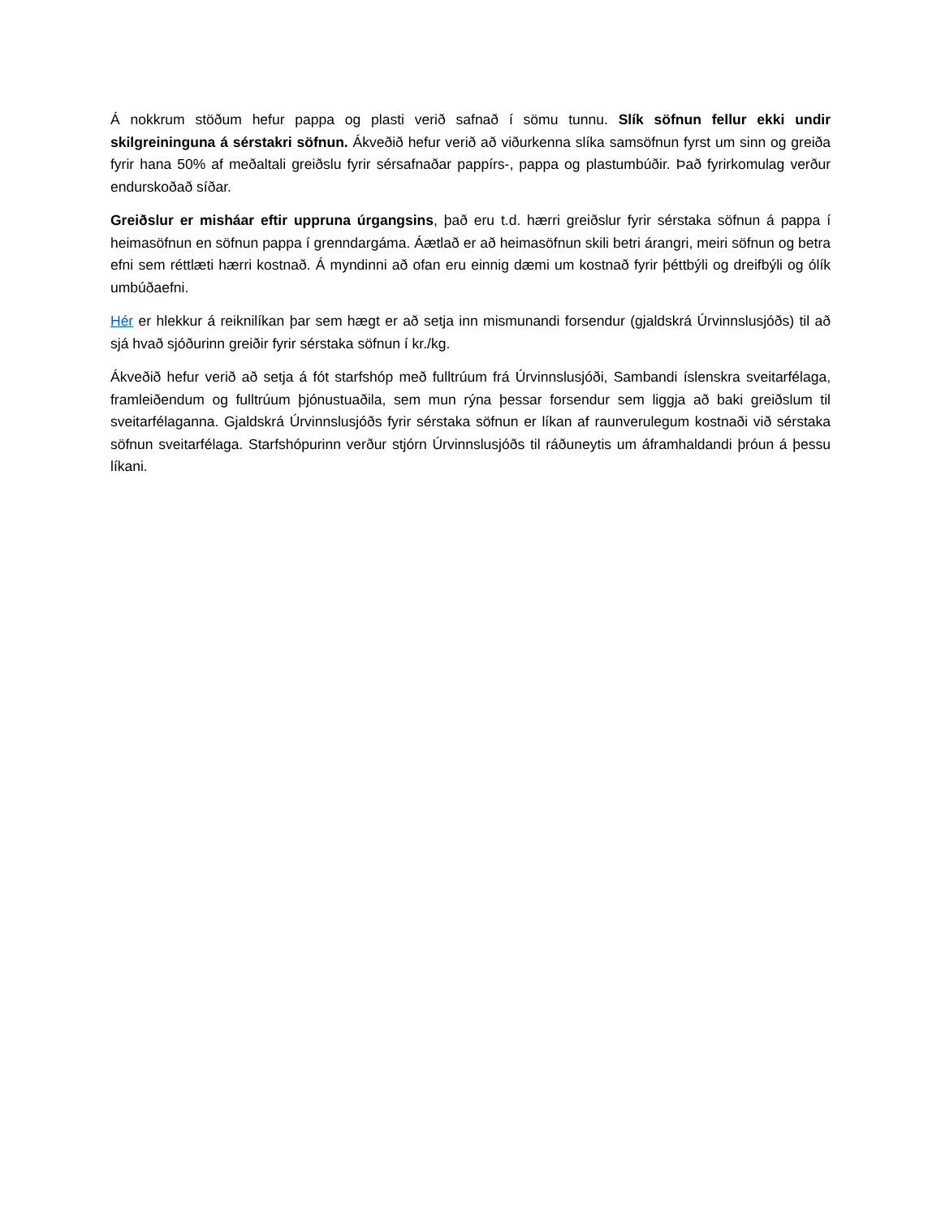Á nokkrum stöðum hefur pappa og plasti verið safnað í sömu tunnu. Slík söfnun fellur ekki undir skilgreininguna á sérstakri söfnun. Ákveðið hefur verið að viðurkenna slíka samsöfnun fyrst um sinn og greiða fyrir hana 50% af meðaltali greiðslu fyrir sérsafnaðar pappírs-, pappa og plastumbúðir. Það fyrirkomulag verður endurskoðað síðar.
Greiðslur er misháar eftir uppruna úrgangsins, það eru t.d. hærri greiðslur fyrir sérstaka söfnun á pappa í heimasöfnun en söfnun pappa í grenndargáma. Áætlað er að heimasöfnun skili betri árangri, meiri söfnun og betra efni sem réttlæti hærri kostnað. Á myndinni að ofan eru einnig dæmi um kostnað fyrir þéttbýli og dreifbýli og ólík umbúðaefni.
Hér er hlekkur á reiknilíkan þar sem hægt er að setja inn mismunandi forsendur (gjaldskrá Úrvinnslusjóðs) til að sjá hvað sjóðurinn greiðir fyrir sérstaka söfnun í kr./kg.
Ákveðið hefur verið að setja á fót starfshóp með fulltrúum frá Úrvinnslusjóði, Sambandi íslenskra sveitarfélaga, framleiðendum og fulltrúum þjónustuaðila, sem mun rýna þessar forsendur sem liggja að baki greiðslum til sveitarfélaganna. Gjaldskrá Úrvinnslusjóðs fyrir sérstaka söfnun er líkan af raunverulegum kostnaði við sérstaka söfnun sveitarfélaga. Starfshópurinn verður stjórn Úrvinnslusjóðs til ráðuneytis um áframhaldandi þróun á þessu líkani.